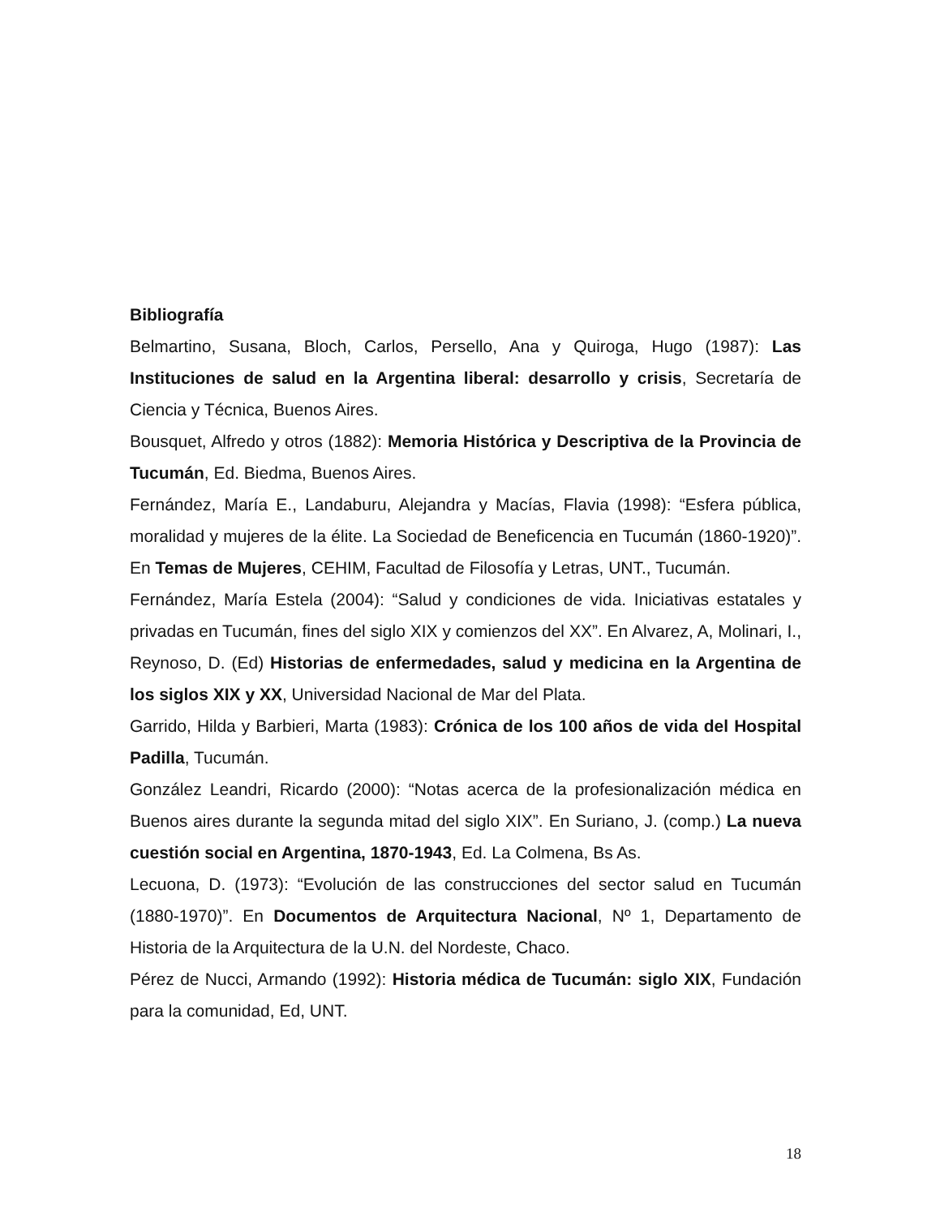Bibliografía
Belmartino, Susana, Bloch, Carlos, Persello, Ana y Quiroga, Hugo (1987): Las Instituciones de salud en la Argentina liberal: desarrollo y crisis, Secretaría de Ciencia y Técnica, Buenos Aires.
Bousquet, Alfredo y otros (1882): Memoria Histórica y Descriptiva de la Provincia de Tucumán, Ed. Biedma, Buenos Aires.
Fernández, María E., Landaburu, Alejandra y Macías, Flavia (1998): “Esfera pública, moralidad y mujeres de la élite. La Sociedad de Beneficencia en Tucumán (1860-1920)”. En Temas de Mujeres, CEHIM, Facultad de Filosofía y Letras, UNT., Tucumán.
Fernández, María Estela (2004): “Salud y condiciones de vida. Iniciativas estatales y privadas en Tucumán, fines del siglo XIX y comienzos del XX”. En Alvarez, A, Molinari, I., Reynoso, D. (Ed) Historias de enfermedades, salud y medicina en la Argentina de los siglos XIX y XX, Universidad Nacional de Mar del Plata.
Garrido, Hilda y Barbieri, Marta (1983): Crónica de los 100 años de vida del Hospital Padilla, Tucumán.
González Leandri, Ricardo (2000): “Notas acerca de la profesionalización médica en Buenos aires durante la segunda mitad del siglo XIX”. En Suriano, J. (comp.) La nueva cuestión social en Argentina, 1870-1943, Ed. La Colmena, Bs As.
Lecuona, D. (1973): “Evolución de las construcciones del sector salud en Tucumán (1880-1970)”. En Documentos de Arquitectura Nacional, Nº 1, Departamento de Historia de la Arquitectura de la U.N. del Nordeste, Chaco.
Pérez de Nucci, Armando (1992): Historia médica de Tucumán: siglo XIX, Fundación para la comunidad, Ed, UNT.
18